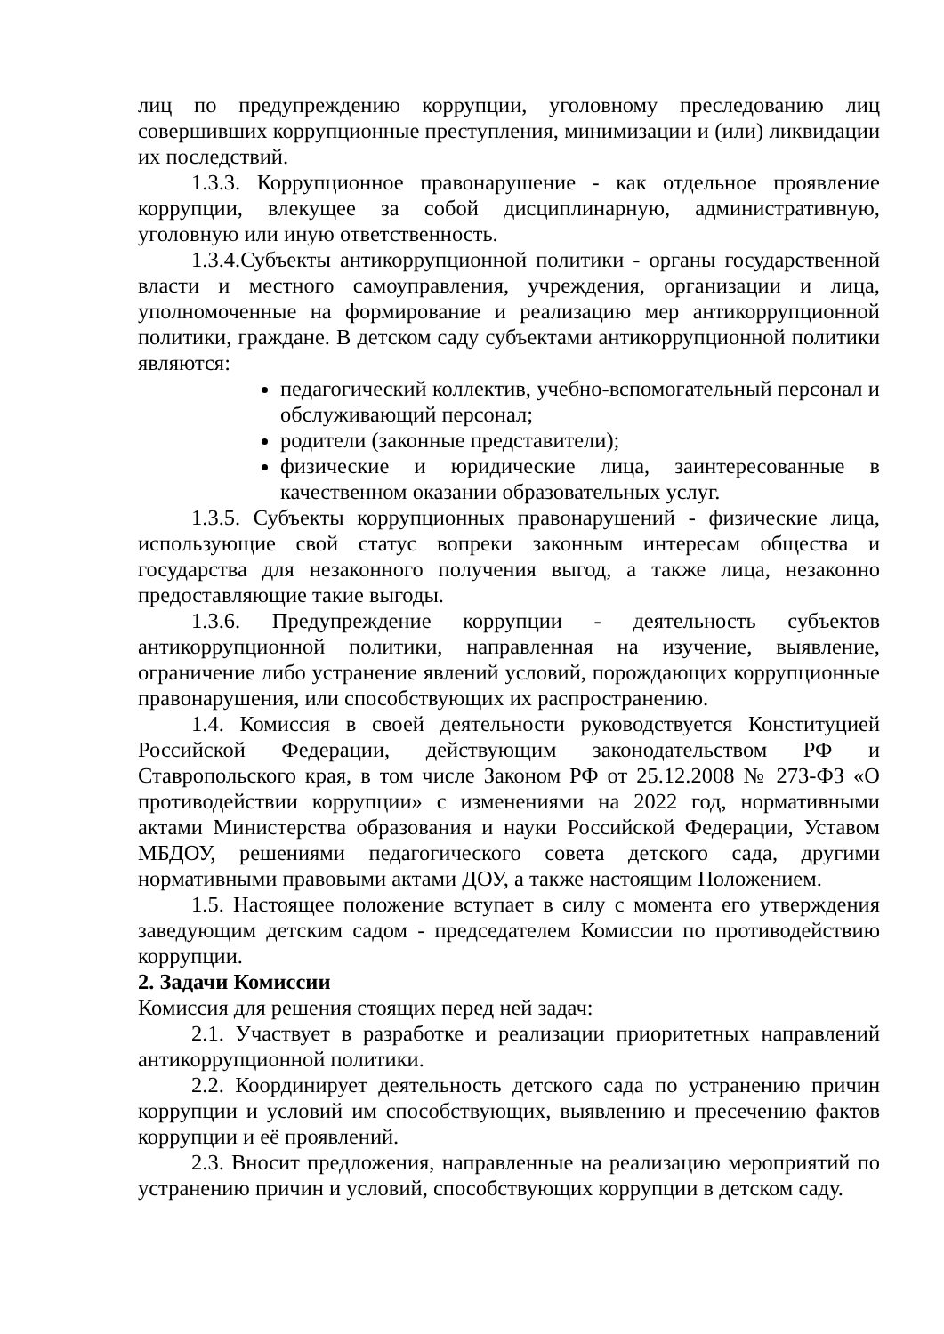лиц по предупреждению коррупции, уголовному преследованию лиц совершивших коррупционные преступления, минимизации и (или) ликвидации их последствий.
1.3.3. Коррупционное правонарушение - как отдельное проявление коррупции, влекущее за собой дисциплинарную, административную, уголовную или иную ответственность.
1.3.4.Субъекты антикоррупционной политики - органы государственной власти и местного самоуправления, учреждения, организации и лица, уполномоченные на формирование и реализацию мер антикоррупционной политики, граждане. В детском саду субъектами антикоррупционной политики являются:
педагогический коллектив, учебно-вспомогательный персонал и обслуживающий персонал;
родители (законные представители);
физические и юридические лица, заинтересованные в качественном оказании образовательных услуг.
1.3.5. Субъекты коррупционных правонарушений - физические лица, использующие свой статус вопреки законным интересам общества и государства для незаконного получения выгод, а также лица, незаконно предоставляющие такие выгоды.
1.3.6. Предупреждение коррупции - деятельность субъектов антикоррупционной политики, направленная на изучение, выявление, ограничение либо устранение явлений условий, порождающих коррупционные правонарушения, или способствующих их распространению.
1.4. Комиссия в своей деятельности руководствуется Конституцией Российской Федерации, действующим законодательством РФ и Ставропольского края, в том числе Законом РФ от 25.12.2008 № 273-ФЗ «О противодействии коррупции» с изменениями на 2022 год, нормативными актами Министерства образования и науки Российской Федерации, Уставом МБДОУ, решениями педагогического совета детского сада, другими нормативными правовыми актами ДОУ, а также настоящим Положением.
1.5. Настоящее положение вступает в силу с момента его утверждения заведующим детским садом - председателем Комиссии по противодействию коррупции.
2. Задачи Комиссии
Комиссия для решения стоящих перед ней задач:
2.1. Участвует в разработке и реализации приоритетных направлений антикоррупционной политики.
2.2. Координирует деятельность детского сада по устранению причин коррупции и условий им способствующих, выявлению и пресечению фактов коррупции и её проявлений.
2.3. Вносит предложения, направленные на реализацию мероприятий по устранению причин и условий, способствующих коррупции в детском саду.